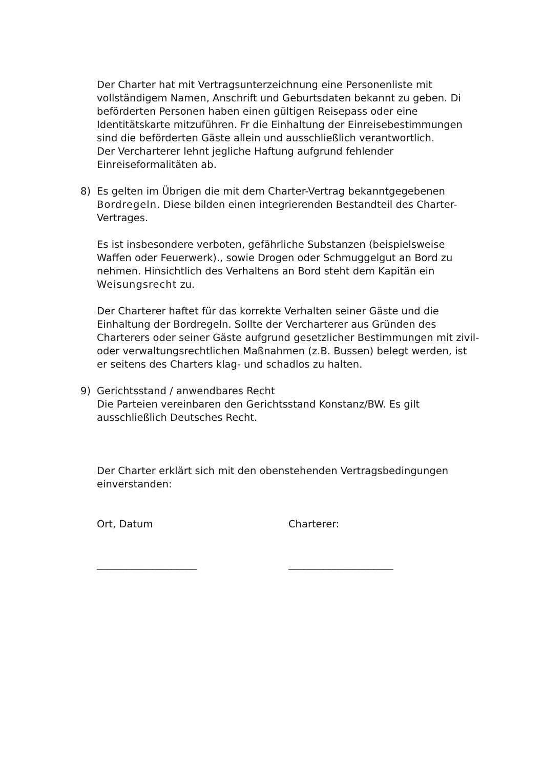Der Charter hat mit Vertragsunterzeichnung eine Personenliste mit vollständigem Namen, Anschrift und Geburtsdaten bekannt zu geben. Di beförderten Personen haben einen gültigen Reisepass oder eine Identitätskarte mitzuführen. Fr die Einhaltung der Einreisebestimmungen sind die beförderten Gäste allein und ausschließlich verantwortlich.
Der Vercharterer lehnt jegliche Haftung aufgrund fehlender Einreiseformalitäten ab.
8) Es gelten im Übrigen die mit dem Charter-Vertrag bekanntgegebenen Bordregeln. Diese bilden einen integrierenden Bestandteil des Charter-Vertrages.
Es ist insbesondere verboten, gefährliche Substanzen (beispielsweise Waffen oder Feuerwerk)., sowie Drogen oder Schmuggelgut an Bord zu nehmen. Hinsichtlich des Verhaltens an Bord steht dem Kapitän ein Weisungsrecht zu.
Der Charterer haftet für das korrekte Verhalten seiner Gäste und die Einhaltung der Bordregeln. Sollte der Vercharterer aus Gründen des Charterers oder seiner Gäste aufgrund gesetzlicher Bestimmungen mit zivil- oder verwaltungsrechtlichen Maßnahmen (z.B. Bussen) belegt werden, ist er seitens des Charters klag- und schadlos zu halten.
9) Gerichtsstand / anwendbares Recht
Die Parteien vereinbaren den Gerichtsstand Konstanz/BW. Es gilt ausschließlich Deutsches Recht.
Der Charter erklärt sich mit den obenstehenden Vertragsbedingungen einverstanden:
Ort, Datum Charterer:
____________________ _____________________